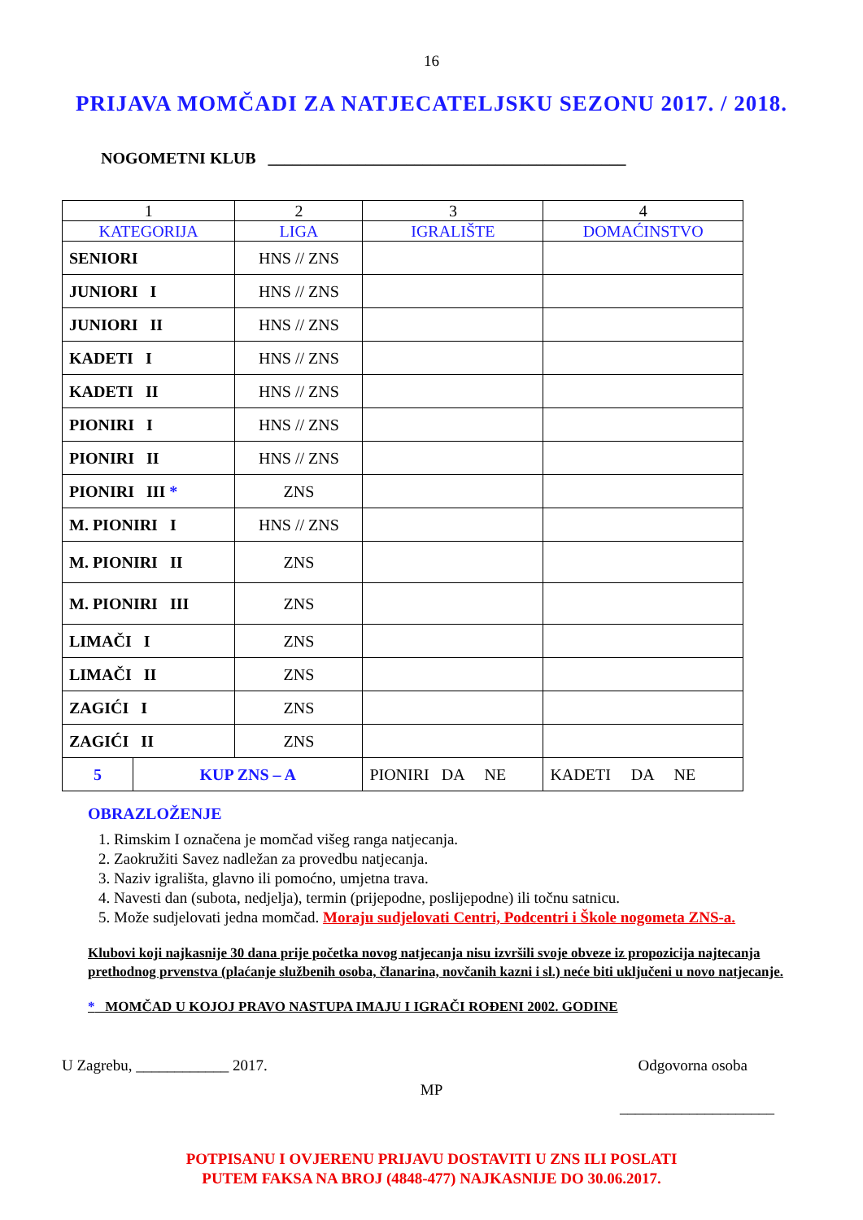16
PRIJAVA MOMČADI ZA NATJECATELJSKU SEZONU 2017. / 2018.
NOGOMETNI KLUB ____________________________________________
| 1 | | 2 | 3 | 4 |
| KATEGORIJA | | LIGA | IGRALIŠTE | DOMAĆINSTVO |
| SENIORI | | HNS // ZNS | | |
| JUNIORI I | | HNS // ZNS | | |
| JUNIORI II | | HNS // ZNS | | |
| KADETI I | | HNS // ZNS | | |
| KADETI II | | HNS // ZNS | | |
| PIONIRI I | | HNS // ZNS | | |
| PIONIRI II | | HNS // ZNS | | |
| PIONIRI III * | | ZNS | | |
| M. PIONIRI I | | HNS // ZNS | | |
| M. PIONIRI II | | ZNS | | |
| M. PIONIRI III | | ZNS | | |
| LIMAČI I | | ZNS | | |
| LIMAČI II | | ZNS | | |
| ZAGIĆI I | | ZNS | | |
| ZAGIĆI II | | ZNS | | |
| 5 | KUP ZNS – A | | PIONIRI DA NE | KADETI DA NE |
OBRAZLOŽENJE
1. Rimskim I označena je momčad višeg ranga natjecanja.
2. Zaokružiti Savez nadležan za provedbu natjecanja.
3. Naziv igrališta, glavno ili pomoćno, umjetna trava.
4. Navesti dan (subota, nedjelja), termin (prijepodne, poslijepodne) ili točnu satnicu.
5. Može sudjelovati jedna momčad. Moraju sudjelovati Centri, Podcentri i Škole nogometa ZNS-a.
Klubovi koji najkasnije 30 dana prije početka novog natjecanja nisu izvršili svoje obveze iz propozicija najtecanja prethodnog prvenstva (plaćanje službenih osoba, članarina, novčanih kazni i sl.) neće biti uključeni u novo natjecanje.
* MOMČAD U KOJOJ PRAVO NASTUPA IMAJU I IGRAČI ROĐENI 2002. GODINE
U Zagrebu, ____________ 2017. Odgovorna osoba
MP
____________________
POTPISANU I OVJERENU PRIJAVU DOSTAVITI U ZNS ILI POSLATI
PUTEM FAKSA NA BROJ (4848-477) NAJKASNIJE DO 30.06.2017.